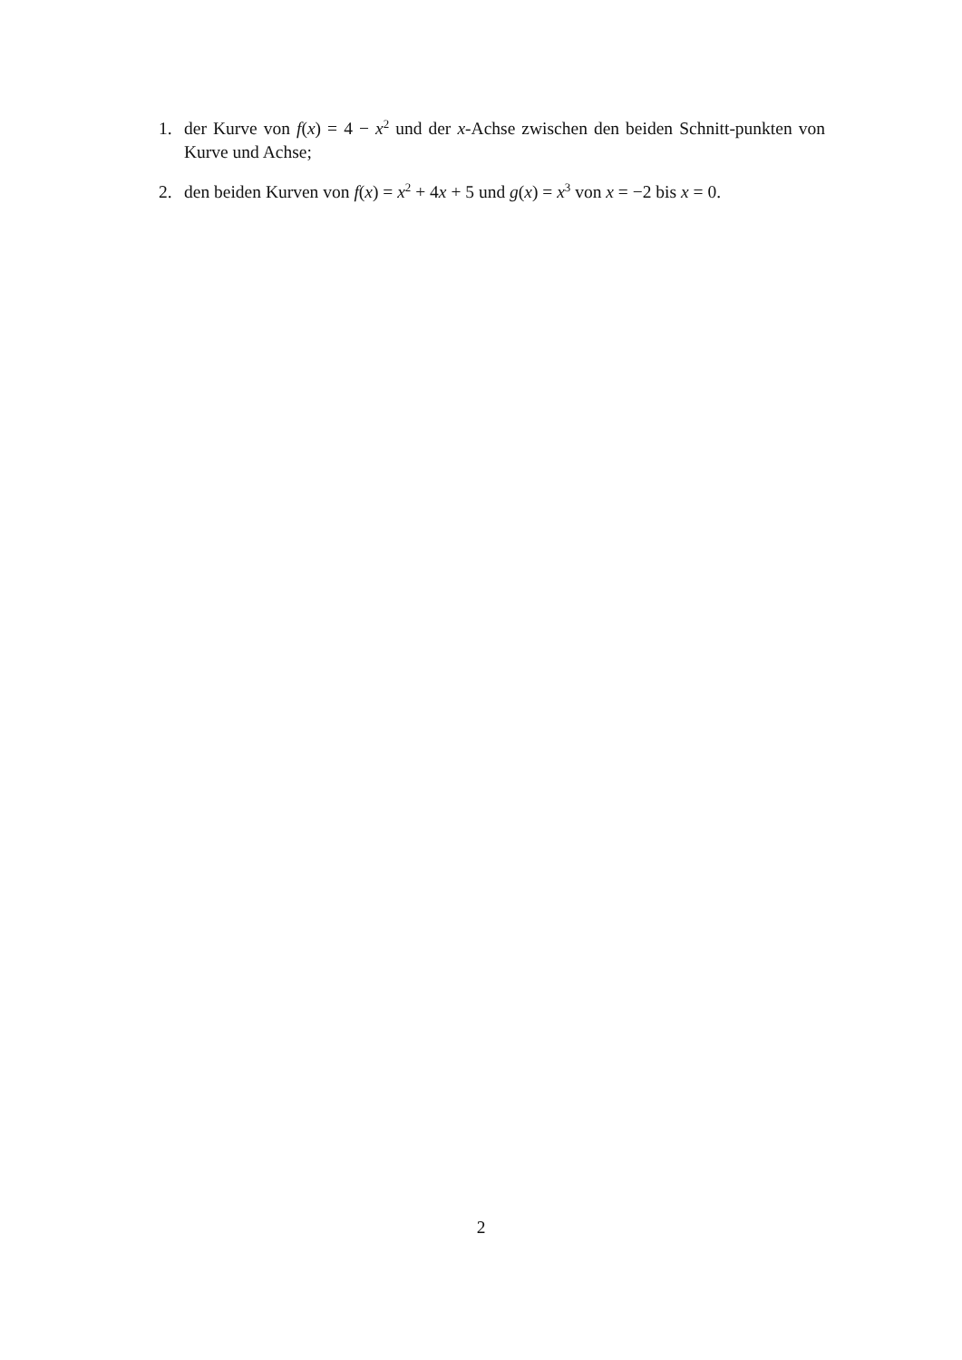1.
der Kurve von f(x) = 4 − x<sup>2</sup> und der x-Achse zwischen den beiden Schnitt-punkten von Kurve und Achse;
2.
den beiden Kurven von f(x) = x<sup>2</sup> + 4x + 5 und g(x) = x<sup>3</sup> von x = −2 bis x = 0.
2